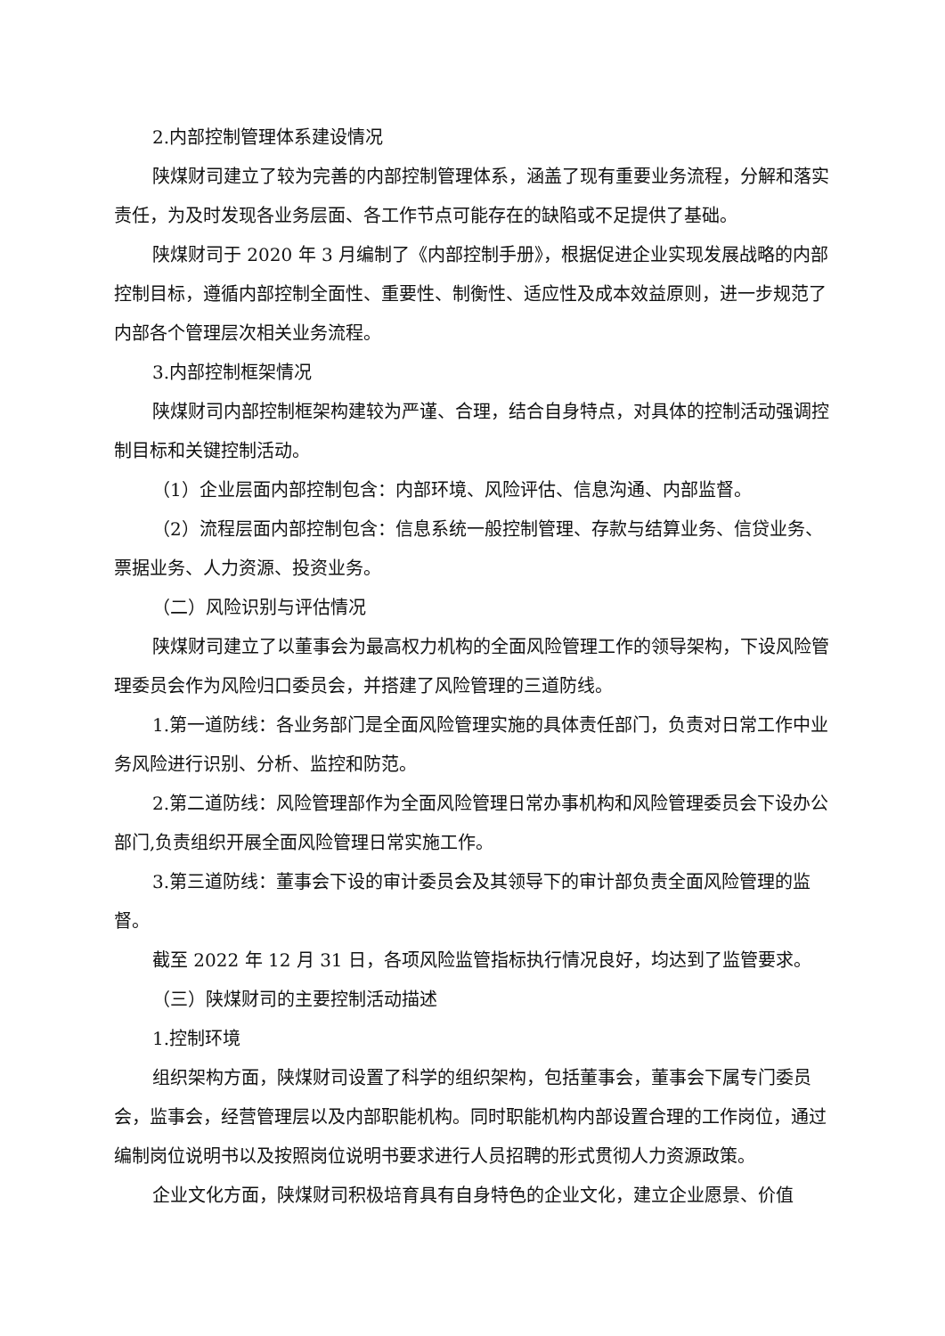2.内部控制管理体系建设情况
陕煤财司建立了较为完善的内部控制管理体系，涵盖了现有重要业务流程，分解和落实责任，为及时发现各业务层面、各工作节点可能存在的缺陷或不足提供了基础。
陕煤财司于 2020 年 3 月编制了《内部控制手册》，根据促进企业实现发展战略的内部控制目标，遵循内部控制全面性、重要性、制衡性、适应性及成本效益原则，进一步规范了内部各个管理层次相关业务流程。
3.内部控制框架情况
陕煤财司内部控制框架构建较为严谨、合理，结合自身特点，对具体的控制活动强调控制目标和关键控制活动。
（1）企业层面内部控制包含：内部环境、风险评估、信息沟通、内部监督。
（2）流程层面内部控制包含：信息系统一般控制管理、存款与结算业务、信贷业务、票据业务、人力资源、投资业务。
（二）风险识别与评估情况
陕煤财司建立了以董事会为最高权力机构的全面风险管理工作的领导架构，下设风险管理委员会作为风险归口委员会，并搭建了风险管理的三道防线。
1.第一道防线：各业务部门是全面风险管理实施的具体责任部门，负责对日常工作中业务风险进行识别、分析、监控和防范。
2.第二道防线：风险管理部作为全面风险管理日常办事机构和风险管理委员会下设办公部门,负责组织开展全面风险管理日常实施工作。
3.第三道防线：董事会下设的审计委员会及其领导下的审计部负责全面风险管理的监督。
截至 2022 年 12 月 31 日，各项风险监管指标执行情况良好，均达到了监管要求。
（三）陕煤财司的主要控制活动描述
1.控制环境
组织架构方面，陕煤财司设置了科学的组织架构，包括董事会，董事会下属专门委员会，监事会，经营管理层以及内部职能机构。同时职能机构内部设置合理的工作岗位，通过编制岗位说明书以及按照岗位说明书要求进行人员招聘的形式贯彻人力资源政策。
企业文化方面，陕煤财司积极培育具有自身特色的企业文化，建立企业愿景、价值